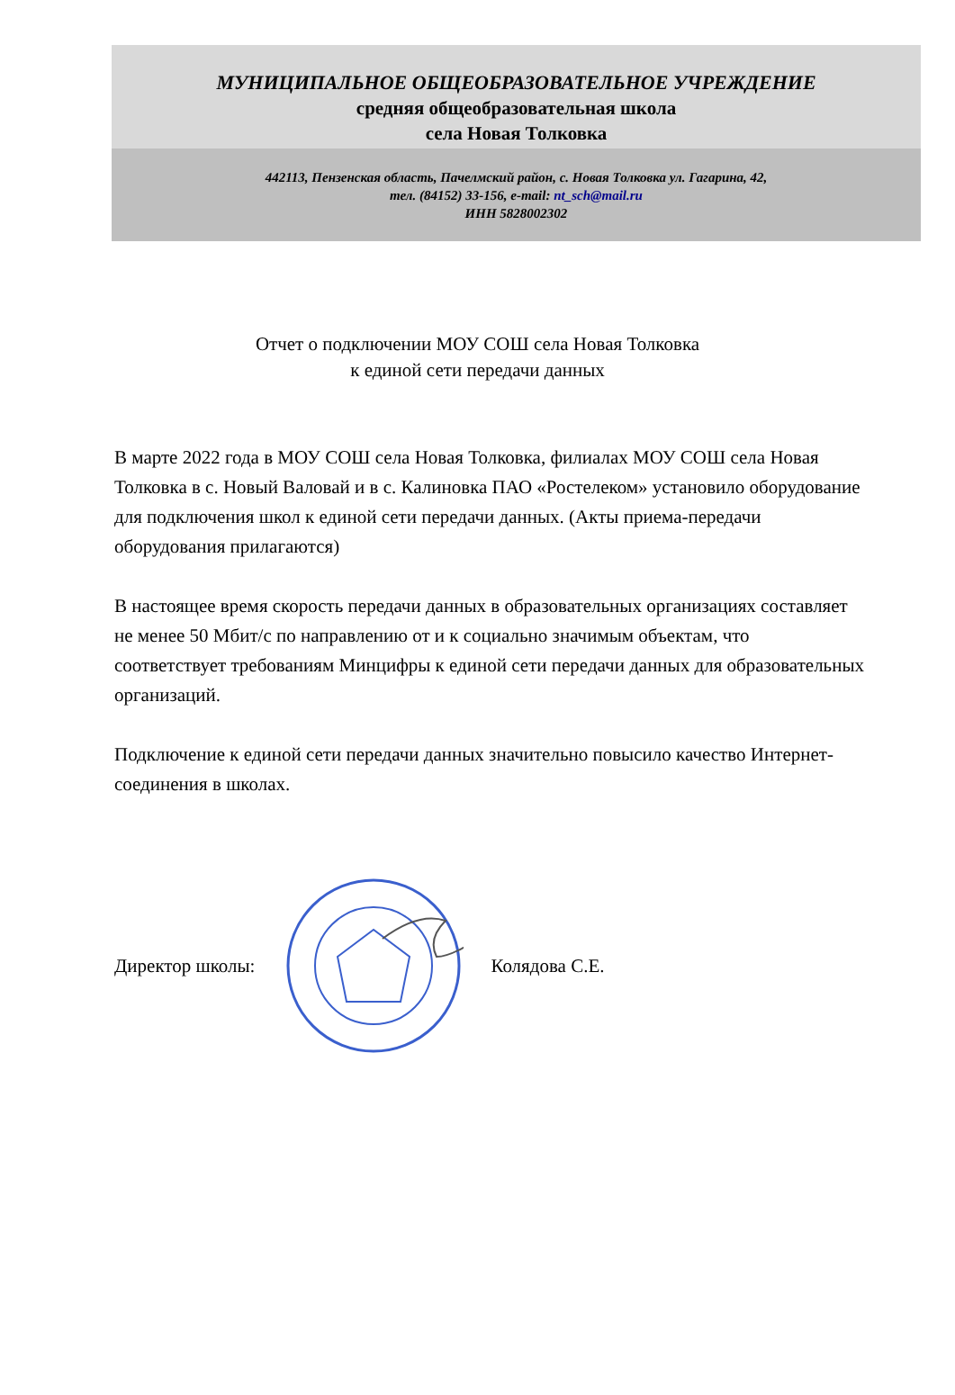МУНИЦИПАЛЬНОЕ ОБЩЕОБРАЗОВАТЕЛЬНОЕ УЧРЕЖДЕНИЕ
средняя общеобразовательная школа
села Новая Толковка
442113, Пензенская область, Пачелмский район, с. Новая Толковка ул. Гагарина, 42,
тел. (84152) 33-156, e-mail: nt_sch@mail.ru
ИНН 5828002302
Отчет о подключении МОУ СОШ села Новая Толковка
к единой сети передачи данных
В марте 2022 года в МОУ СОШ села Новая Толковка, филиалах МОУ СОШ села Новая Толковка в с. Новый Валовай и в с. Калиновка ПАО «Ростелеком» установило оборудование для подключения школ к единой сети передачи данных. (Акты приема-передачи оборудования прилагаются)
В настоящее время скорость передачи данных в образовательных организациях составляет не менее 50 Мбит/с по направлению от и к социально значимым объектам, что соответствует требованиям Минцифры к единой сети передачи данных для образовательных организаций.
Подключение к единой сети передачи данных значительно повысило качество Интернет-соединения в школах.
Директор школы: Колядова С.Е.